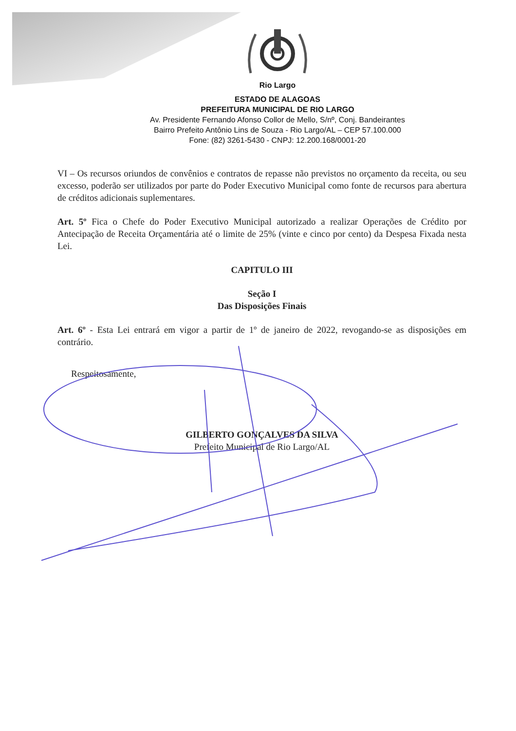Rio Largo
ESTADO DE ALAGOAS
PREFEITURA MUNICIPAL DE RIO LARGO
Av. Presidente Fernando Afonso Collor de Mello, S/nº, Conj. Bandeirantes
Bairro Prefeito Antônio Lins de Souza - Rio Largo/AL – CEP 57.100.000
Fone: (82) 3261-5430 - CNPJ: 12.200.168/0001-20
VI – Os recursos oriundos de convênios e contratos de repasse não previstos no orçamento da receita, ou seu excesso, poderão ser utilizados por parte do Poder Executivo Municipal como fonte de recursos para abertura de créditos adicionais suplementares.
Art. 5º Fica o Chefe do Poder Executivo Municipal autorizado a realizar Operações de Crédito por Antecipação de Receita Orçamentária até o limite de 25% (vinte e cinco por cento) da Despesa Fixada nesta Lei.
CAPITULO III
Seção I
Das Disposições Finais
Art. 6º - Esta Lei entrará em vigor a partir de 1º de janeiro de 2022, revogando-se as disposições em contrário.
Respeitosamente,
GILBERTO GONÇALVES DA SILVA
Prefeito Municipal de Rio Largo/AL